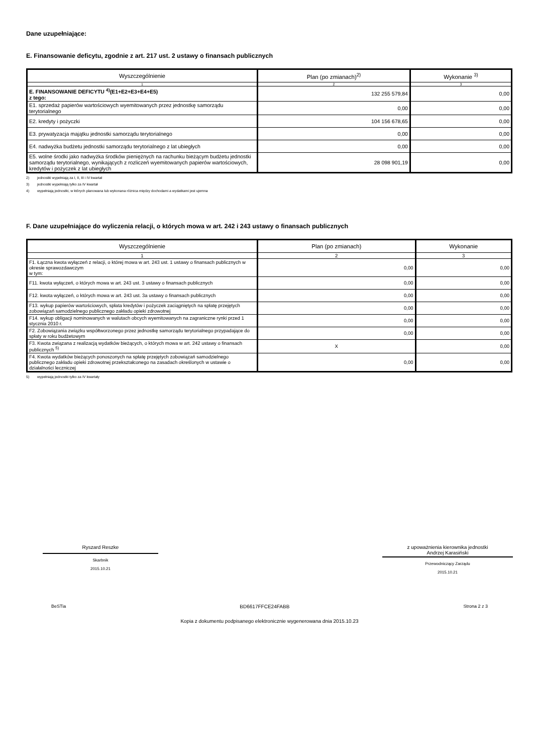Dane uzupełniające:
E. Finansowanie deficytu, zgodnie z art. 217 ust. 2 ustawy o finansach publicznych
| Wyszczególnienie | Plan (po zmianach)<sup>2)</sup> | Wykonanie <sup>3)</sup> |
| --- | --- | --- |
| 1 | 2 | 3 |
| E. FINANSOWANIE DEFICYTU <sup>4)</sup>(E1+E2+E3+E4+E5) z tego: | 132 255 579,84 | 0,00 |
| E1. sprzedaż papierów wartościowych wyemitowanych przez jednostkę samorządu terytorialnego | 0,00 | 0,00 |
| E2. kredyty i pożyczki | 104 156 678,65 | 0,00 |
| E3. prywatyzacja majątku jednostki samorządu terytorialnego | 0,00 | 0,00 |
| E4. nadwyżka budżetu jednostki samorządu terytorialnego z lat ubiegłych | 0,00 | 0,00 |
| E5. wolne środki jako nadwyżka środków pieniężnych na rachunku bieżącym budżetu jednostki samorządu terytorialnego, wynikających z rozliczeń wyemitowanych papierów wartościowych, kredytów i pożyczek z lat ubiegłych | 28 098 901,19 | 0,00 |
2) jednostki wypełniają za I, II, III i IV kwartał
3) jednostki wypełniają tylko za IV kwartał
4) wypełniają jednostki, w których planowana lub wykonana różnica między dochodami a wydatkami jest ujemna
F. Dane uzupełniające do wyliczenia relacji, o których mowa w art. 242 i 243 ustawy o finansach publicznych
| Wyszczególnienie | Plan (po zmianach) | Wykonanie |
| --- | --- | --- |
| 1 | 2 | 3 |
| F1. Łączna kwota wyłączeń z relacji, o której mowa w art. 243 ust. 1 ustawy o finansach publicznych w okresie sprawozdawczym w tym: | 0,00 | 0,00 |
| F11. kwota wyłączeń, o których mowa w art. 243 ust. 3 ustawy o finansach publicznych | 0,00 | 0,00 |
| F12. kwota wyłączeń, o których mowa w art. 243 ust. 3a ustawy o finansach publicznych | 0,00 | 0,00 |
| F13. wykup papierów wartościowych, spłata kredytów i pożyczek zaciągniętych na spłatę przejętych zobowiązań samodzielnego publicznego zakładu opieki zdrowotnej | 0,00 | 0,00 |
| F14. wykup obligacji nominowanych w walutach obcych wyemitowanych na zagraniczne rynki przed 1 stycznia 2010 r. | 0,00 | 0,00 |
| F2. Zobowiązania związku współtworzonego przez jednostkę samorządu terytorialnego przypadające do spłaty w roku budżetowym | 0,00 | 0,00 |
| F3. Kwota związana z realizacją wydatków bieżących, o których mowa w art. 242 ustawy o finansach publicznych <sup>5)</sup> | X | 0,00 |
| F4. Kwota wydatków bieżących ponoszonych na spłatę przejętych zobowiązań samodzielnego publicznego zakładu opieki zdrowotnej przekształconego na zasadach określonych w ustawie o działalności leczniczej | 0,00 | 0,00 |
5) wypełniają jednostki tylko za IV kwartały
Ryszard Reszke
Skarbnik
2015.10.21
z upoważnienia kierownika jednostki
Andrzej Karasiński
Przewodniczący Zarządu
2015.10.21
BeSTia BD6617FFCE24FABB Strona 2 z 3
Kopia z dokumentu podpisanego elektronicznie wygenerowana dnia 2015.10.23